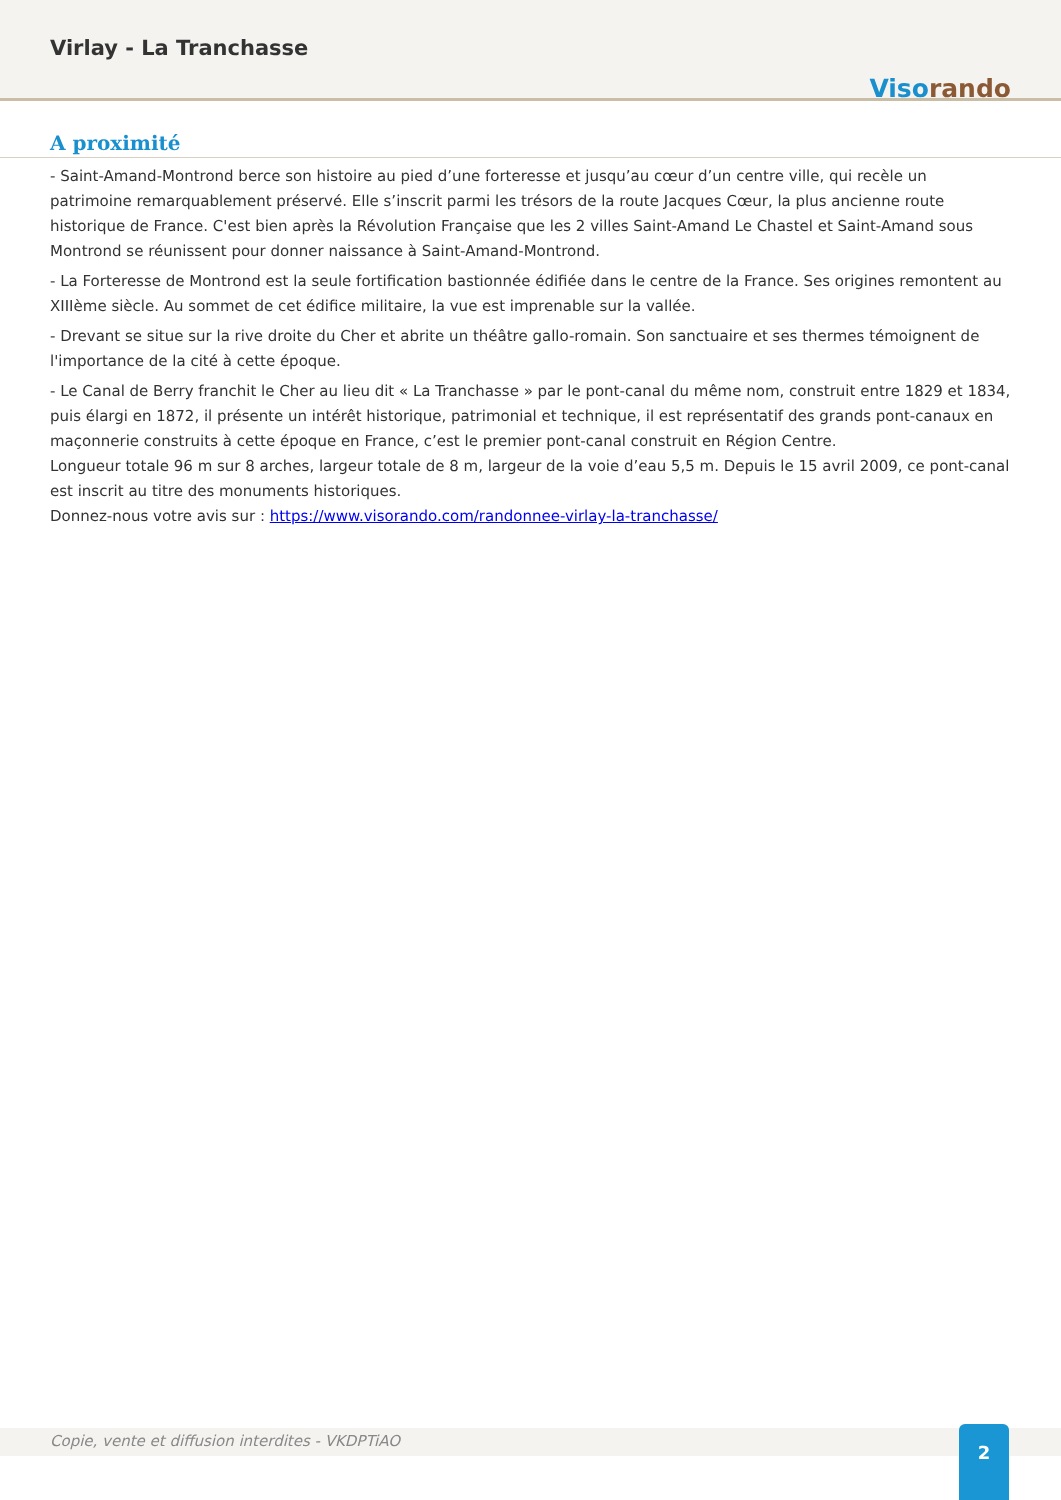Virlay - La Tranchasse
Viso rando
A proximité
- Saint-Amand-Montrond berce son histoire au pied d’une forteresse et jusqu’au cœur d’un centre ville, qui recèle un patrimoine remarquablement préservé. Elle s’inscrit parmi les trésors de la route Jacques Cœur, la plus ancienne route historique de France. C'est bien après la Révolution Française que les 2 villes Saint-Amand Le Chastel et Saint-Amand sous Montrond se réunissent pour donner naissance à Saint-Amand-Montrond.
- La Forteresse de Montrond est la seule fortification bastionnée édifiée dans le centre de la France. Ses origines remontent au XIIIème siècle. Au sommet de cet édifice militaire, la vue est imprenable sur la vallée.
- Drevant se situe sur la rive droite du Cher et abrite un théâtre gallo-romain. Son sanctuaire et ses thermes témoignent de l'importance de la cité à cette époque.
- Le Canal de Berry franchit le Cher au lieu dit « La Tranchasse » par le pont-canal du même nom, construit entre 1829 et 1834, puis élargi en 1872, il présente un intérêt historique, patrimonial et technique, il est représentatif des grands pont-canaux en maçonnerie construits à cette époque en France, c’est le premier pont-canal construit en Région Centre.
Longueur totale 96 m sur 8 arches, largeur totale de 8 m, largeur de la voie d’eau 5,5 m. Depuis le 15 avril 2009, ce pont-canal est inscrit au titre des monuments historiques.
Donnez-nous votre avis sur : https://www.visorando.com/randonnee-virlay-la-tranchasse/
Copie, vente et diffusion interdites - VKDPTiAO
2